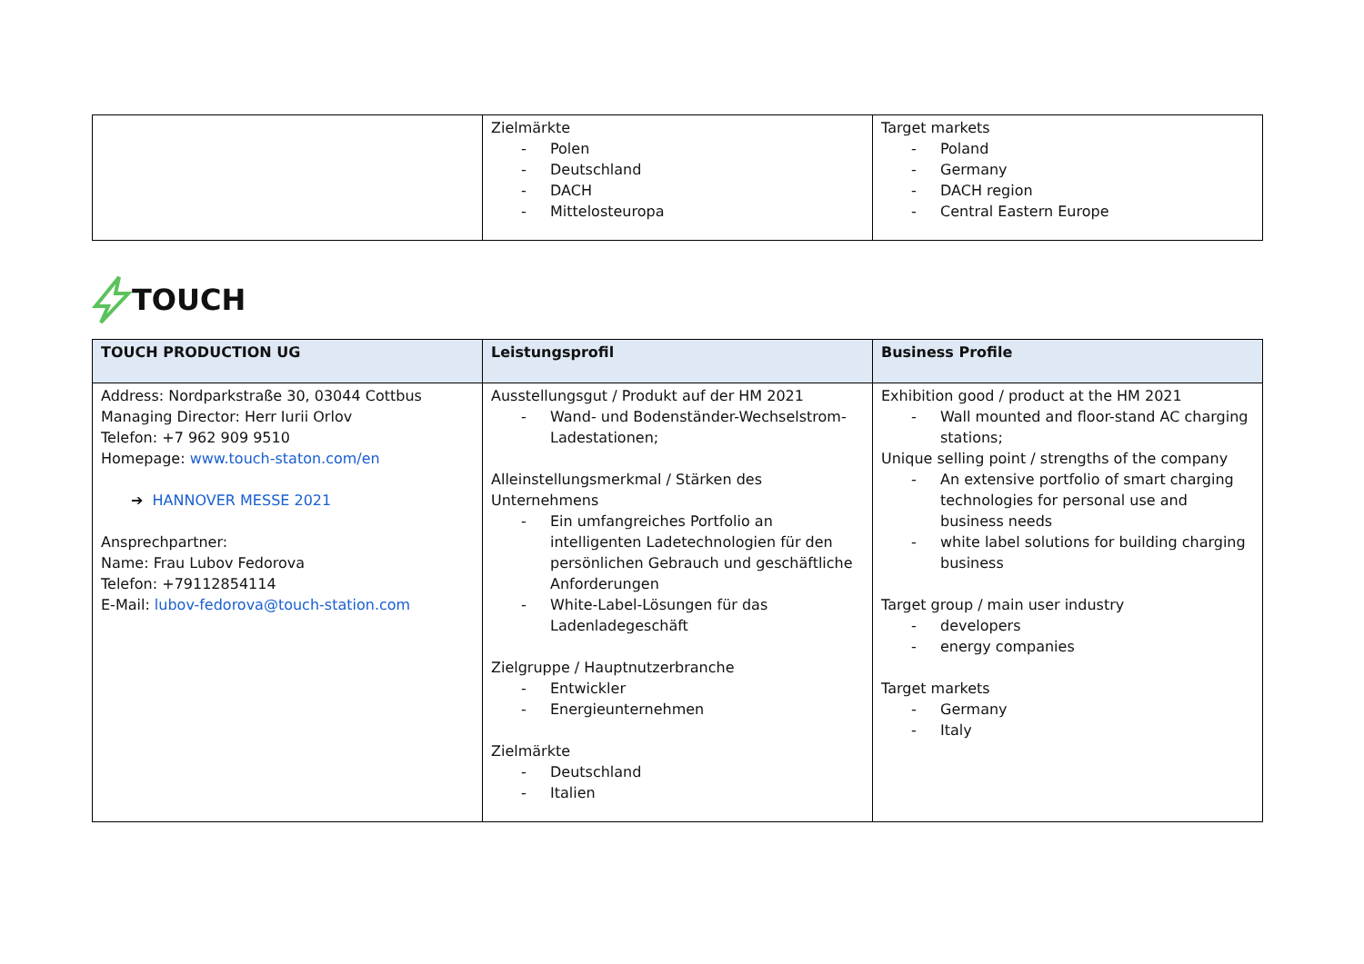| | Zielmärkte - Polen - Deutschland - DACH - Mittelosteuropa | Target markets - Poland - Germany - DACH region - Central Eastern Europe |
TOUCH
| TOUCH PRODUCTION UG | Leistungsprofil | Business Profile |
| --- | --- | --- |
| Address: Nordparkstraße 30, 03044 Cottbus Managing Director: Herr Iurii Orlov Telefon: +7 962 909 9510 Homepage: www.touch-staton.com/en ➔ HANNOVER MESSE 2021 Ansprechpartner: Name: Frau Lubov Fedorova Telefon: +79112854114 E-Mail: lubov-fedorova@touch-station.com | Ausstellungsgut / Produkt auf der HM 2021 - Wand- und Bodenständer-Wechselstrom-Ladestationen; Alleinstellungsmerkmal / Stärken des Unternehmens - Ein umfangreiches Portfolio an intelligenten Ladetechnologien für den persönlichen Gebrauch und geschäftliche Anforderungen - White-Label-Lösungen für das Ladenladegeschäft Zielgruppe / Hauptnutzerbranche - Entwickler - Energieunternehmen Zielmärkte - Deutschland - Italien | Exhibition good / product at the HM 2021 - Wall mounted and floor-stand AC charging stations; Unique selling point / strengths of the company - An extensive portfolio of smart charging technologies for personal use and business needs - white label solutions for building charging business Target group / main user industry - developers - energy companies Target markets - Germany - Italy |